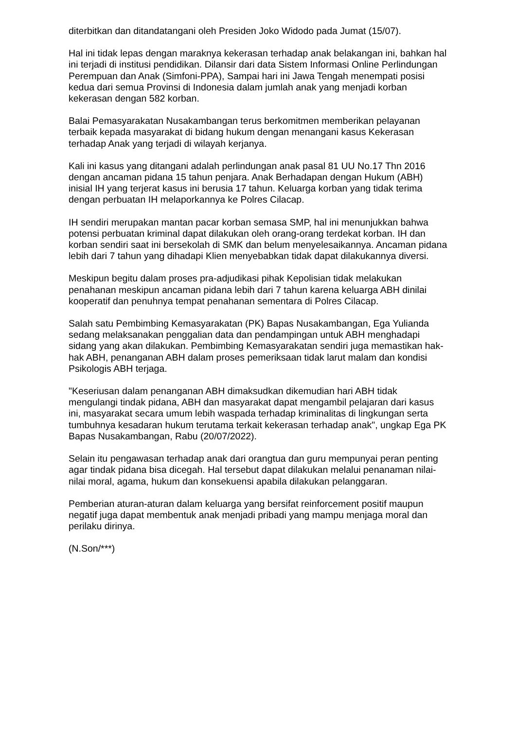diterbitkan dan ditandatangani oleh Presiden Joko Widodo pada Jumat (15/07).
Hal ini tidak lepas dengan maraknya kekerasan terhadap anak belakangan ini, bahkan hal ini terjadi di institusi pendidikan. Dilansir dari data Sistem Informasi Online Perlindungan Perempuan dan Anak (Simfoni-PPA), Sampai hari ini Jawa Tengah menempati posisi kedua dari semua Provinsi di Indonesia dalam jumlah anak yang menjadi korban kekerasan dengan 582 korban.
Balai Pemasyarakatan Nusakambangan terus berkomitmen memberikan pelayanan terbaik kepada masyarakat di bidang hukum dengan menangani kasus Kekerasan terhadap Anak yang terjadi di wilayah kerjanya.
Kali ini kasus yang ditangani adalah perlindungan anak pasal 81 UU No.17 Thn 2016 dengan ancaman pidana 15 tahun penjara. Anak Berhadapan dengan Hukum (ABH) inisial IH yang terjerat kasus ini berusia 17 tahun. Keluarga korban yang tidak terima dengan perbuatan IH melaporkannya ke Polres Cilacap.
IH sendiri merupakan mantan pacar korban semasa SMP, hal ini menunjukkan bahwa potensi perbuatan kriminal dapat dilakukan oleh orang-orang terdekat korban. IH dan korban sendiri saat ini bersekolah di SMK dan belum menyelesaikannya. Ancaman pidana lebih dari 7 tahun yang dihadapi Klien menyebabkan tidak dapat dilakukannya diversi.
Meskipun begitu dalam proses pra-adjudikasi pihak Kepolisian tidak melakukan penahanan meskipun ancaman pidana lebih dari 7 tahun karena keluarga ABH dinilai kooperatif dan penuhnya tempat penahanan sementara di Polres Cilacap.
Salah satu Pembimbing Kemasyarakatan (PK) Bapas Nusakambangan, Ega Yulianda sedang melaksanakan penggalian data dan pendampingan untuk ABH menghadapi sidang yang akan dilakukan. Pembimbing Kemasyarakatan sendiri juga memastikan hak-hak ABH, penanganan ABH dalam proses pemeriksaan tidak larut malam dan kondisi Psikologis ABH terjaga.
"Keseriusan dalam penanganan ABH dimaksudkan dikemudian hari ABH tidak mengulangi tindak pidana, ABH dan masyarakat dapat mengambil pelajaran dari kasus ini, masyarakat secara umum lebih waspada terhadap kriminalitas di lingkungan serta tumbuhnya kesadaran hukum terutama terkait kekerasan terhadap anak", ungkap Ega PK Bapas Nusakambangan, Rabu (20/07/2022).
Selain itu pengawasan terhadap anak dari orangtua dan guru mempunyai peran penting agar tindak pidana bisa dicegah. Hal tersebut dapat dilakukan melalui penanaman nilai-nilai moral, agama, hukum dan konsekuensi apabila dilakukan pelanggaran.
Pemberian aturan-aturan dalam keluarga yang bersifat reinforcement positif maupun negatif juga dapat membentuk anak menjadi pribadi yang mampu menjaga moral dan perilaku dirinya.
(N.Son/***)